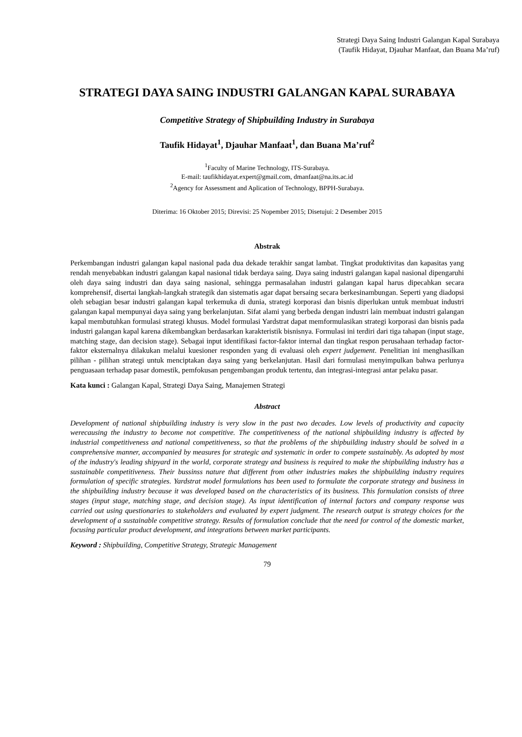Strategi Daya Saing Industri Galangan Kapal Surabaya
(Taufik Hidayat, Djauhar Manfaat, dan Buana Ma’ruf)
STRATEGI DAYA SAING INDUSTRI GALANGAN KAPAL SURABAYA
Competitive Strategy of Shipbuilding Industry in Surabaya
Taufik Hidayat<sup>1</sup>, Djauhar Manfaat<sup>1</sup>, dan Buana Ma’ruf<sup>2</sup>
<sup>1</sup> Faculty of Marine Technology, ITS-Surabaya.
E-mail: taufikhidayat.expert@gmail.com, dmanfaat@na.its.ac.id
<sup>2</sup> Agency for Assessment and Aplication of Technology, BPPH-Surabaya.
Diterima: 16 Oktober 2015; Direvisi: 25 Nopember 2015; Disetujui: 2 Desember 2015
Abstrak
Perkembangan industri galangan kapal nasional pada dua dekade terakhir sangat lambat. Tingkat produktivitas dan kapasitas yang rendah menyebabkan industri galangan kapal nasional tidak berdaya saing. Daya saing industri galangan kapal nasional dipengaruhi oleh daya saing industri dan daya saing nasional, sehingga permasalahan industri galangan kapal harus dipecahkan secara komprehensif, disertai langkah-langkah strategik dan sistematis agar dapat bersaing secara berkesinambungan. Seperti yang diadopsi oleh sebagian besar industri galangan kapal terkemuka di dunia, strategi korporasi dan bisnis diperlukan untuk membuat industri galangan kapal mempunyai daya saing yang berkelanjutan. Sifat alami yang berbeda dengan industri lain membuat industri galangan kapal membutuhkan formulasi strategi khusus. Model formulasi Yardstrat dapat memformulasikan strategi korporasi dan bisnis pada industri galangan kapal karena dikembangkan berdasarkan karakteristik bisnisnya. Formulasi ini terdiri dari tiga tahapan (input stage, matching stage, dan decision stage). Sebagai input identifikasi factor-faktor internal dan tingkat respon perusahaan terhadap factor-faktor eksternalnya dilakukan melalui kuesioner responden yang di evaluasi oleh expert judgement. Penelitian ini menghasilkan pilihan - pilihan strategi untuk menciptakan daya saing yang berkelanjutan. Hasil dari formulasi menyimpulkan bahwa perlunya penguasaan terhadap pasar domestik, pemfokusan pengembangan produk tertentu, dan integrasi-integrasi antar pelaku pasar.
Kata kunci : Galangan Kapal, Strategi Daya Saing, Manajemen Strategi
Abstract
Development of national shipbuilding industry is very slow in the past two decades. Low levels of productivity and capacity werecausing the industry to become not competitive. The competitiveness of the national shipbuilding industry is affected by industrial competitiveness and national competitiveness, so that the problems of the shipbuilding industry should be solved in a comprehensive manner, accompanied by measures for strategic and systematic in order to compete sustainably. As adopted by most of the industry's leading shipyard in the world, corporate strategy and business is required to make the shipbuilding industry has a sustainable competitiveness. Their bussinss nature that different from other industries makes the shipbuilding industry requires formulation of specific strategies. Yardstrat model formulations has been used to formulate the corporate strategy and business in the shipbuilding industry because it was developed based on the characteristics of its business. This formulation consists of three stages (input stage, matching stage, and decision stage). As input identification of internal factors and company response was carried out using questionaries to stakeholders and evaluated by expert judgment. The research output is strategy choices for the development of a sustainable competitive strategy. Results of formulation conclude that the need for control of the domestic market, focusing particular product development, and integrations between market participants.
Keyword : Shipbuilding, Competitive Strategy, Strategic Management
79